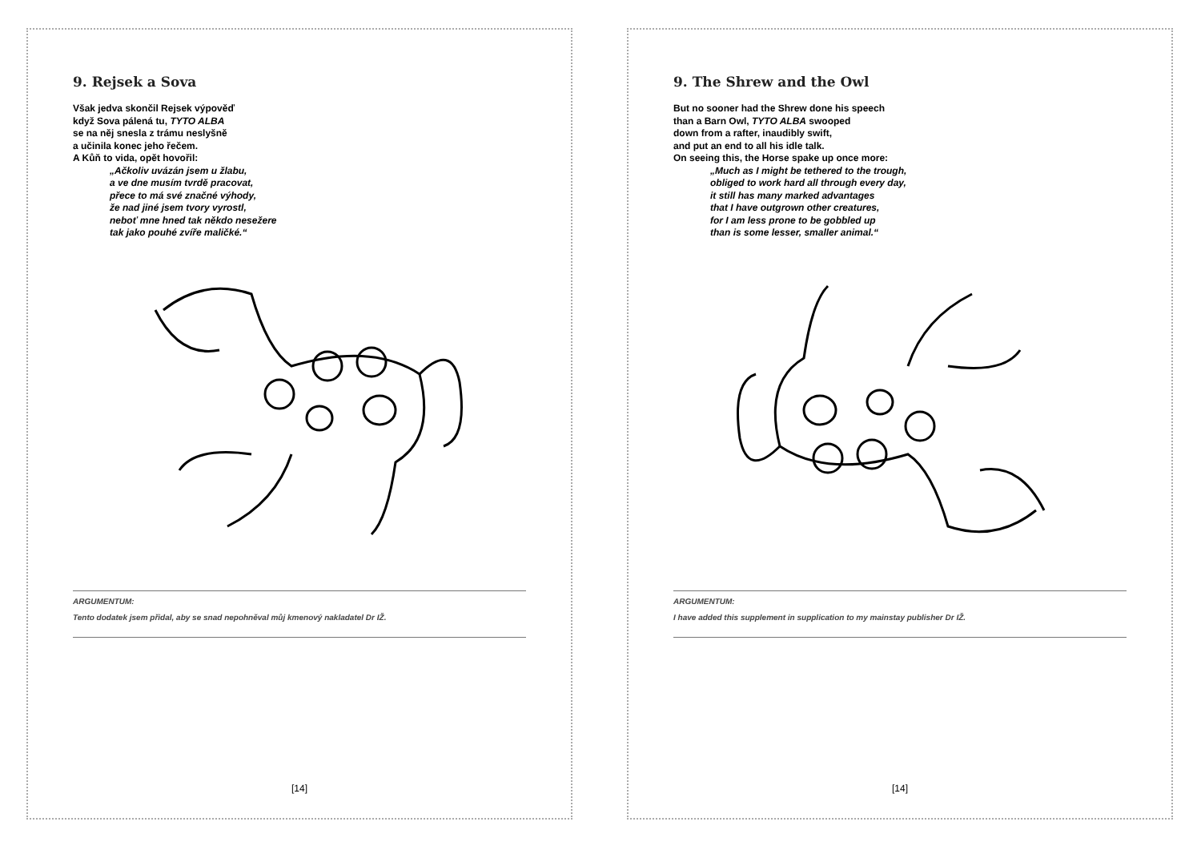9. Rejsek a Sova
Však jedva skončil Rejsek výpověď
když Sova pálená tu, TYTO ALBA
se na něj snesla z trámu neslyšně
a učinila konec jeho řečem.
A Kůň to vida, opět hovořil:
„Ačkoliv uvázán jsem u žlabu,
a ve dne musím tvrdě pracovat,
přece to má své značné výhody,
že nad jiné jsem tvory vyrostl,
neboť mne hned tak někdo nesežere
tak jako pouhé zvíře maličké.“
ARGUMENTUM:
Tento dodatek jsem přidal, aby se snad nepohněval můj kmenový nakladatel Dr IŽ.
[14]
9. The Shrew and the Owl
But no sooner had the Shrew done his speech
than a Barn Owl, TYTO ALBA swooped
down from a rafter, inaudibly swift,
and put an end to all his idle talk.
On seeing this, the Horse spake up once more:
„Much as I might be tethered to the trough,
obliged to work hard all through every day,
it still has many marked advantages
that I have outgrown other creatures,
for I am less prone to be gobbled up
than is some lesser, smaller animal.“
ARGUMENTUM:
I have added this supplement in supplication to my mainstay publisher Dr IŽ.
[14]